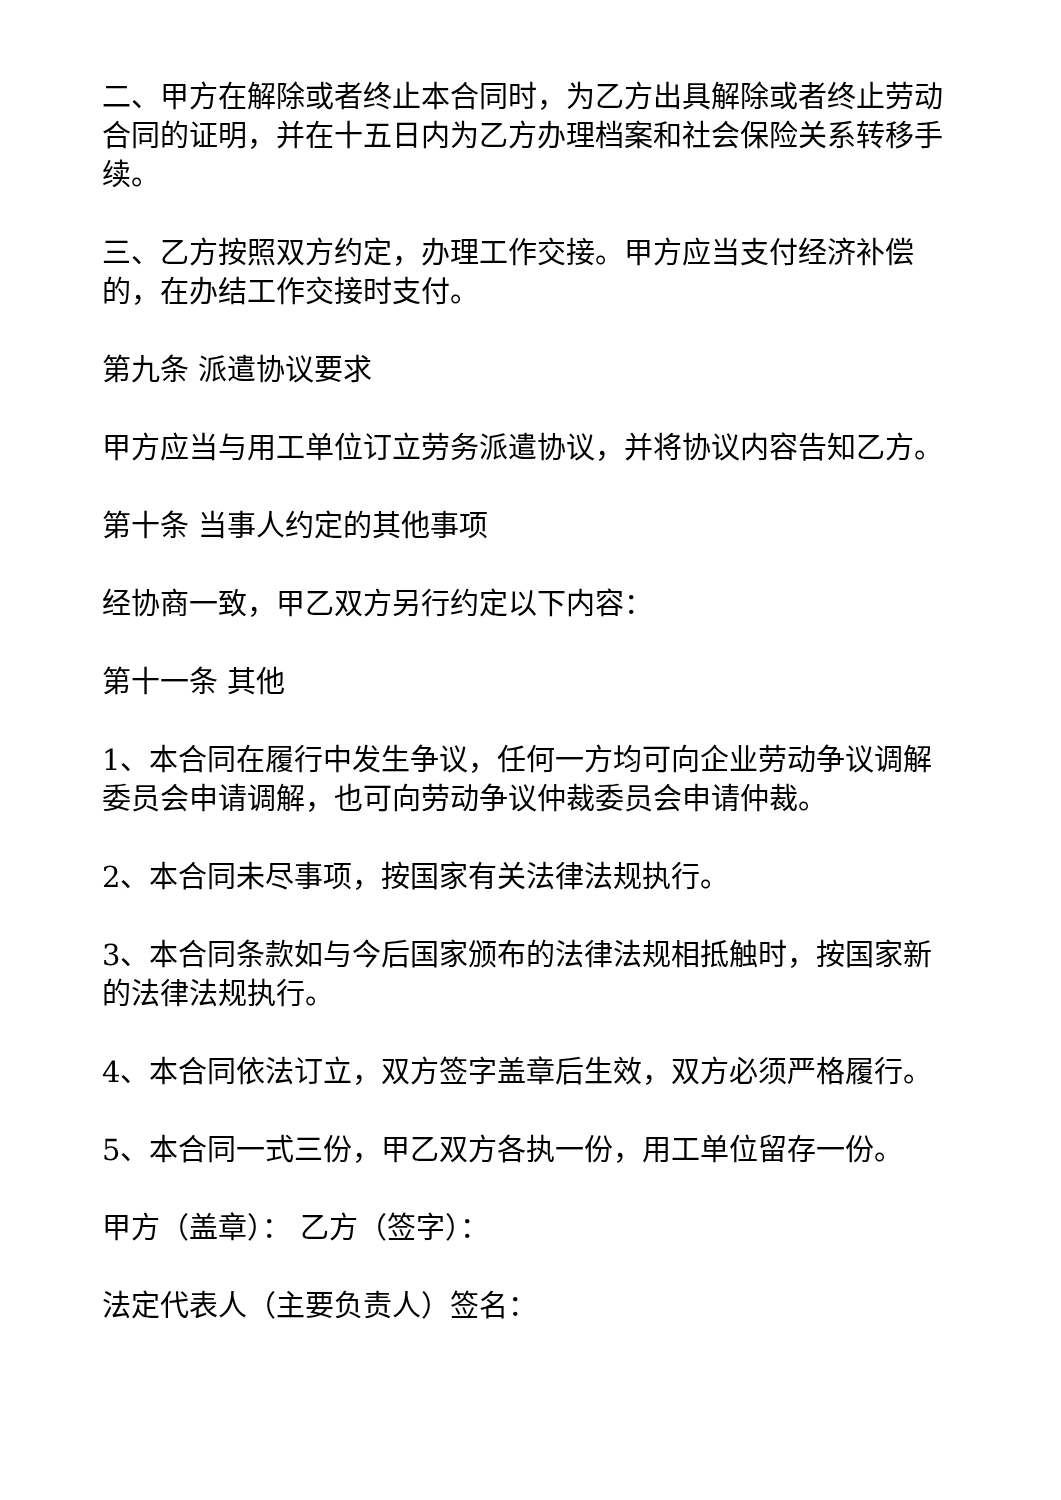二、甲方在解除或者终止本合同时，为乙方出具解除或者终止劳动合同的证明，并在十五日内为乙方办理档案和社会保险关系转移手续。
三、乙方按照双方约定，办理工作交接。甲方应当支付经济补偿的，在办结工作交接时支付。
第九条 派遣协议要求
甲方应当与用工单位订立劳务派遣协议，并将协议内容告知乙方。
第十条 当事人约定的其他事项
经协商一致，甲乙双方另行约定以下内容：
第十一条 其他
1、本合同在履行中发生争议，任何一方均可向企业劳动争议调解委员会申请调解，也可向劳动争议仲裁委员会申请仲裁。
2、本合同未尽事项，按国家有关法律法规执行。
3、本合同条款如与今后国家颁布的法律法规相抵触时，按国家新的法律法规执行。
4、本合同依法订立，双方签字盖章后生效，双方必须严格履行。
5、本合同一式三份，甲乙双方各执一份，用工单位留存一份。
甲方（盖章）： 乙方（签字）：
法定代表人（主要负责人）签名：